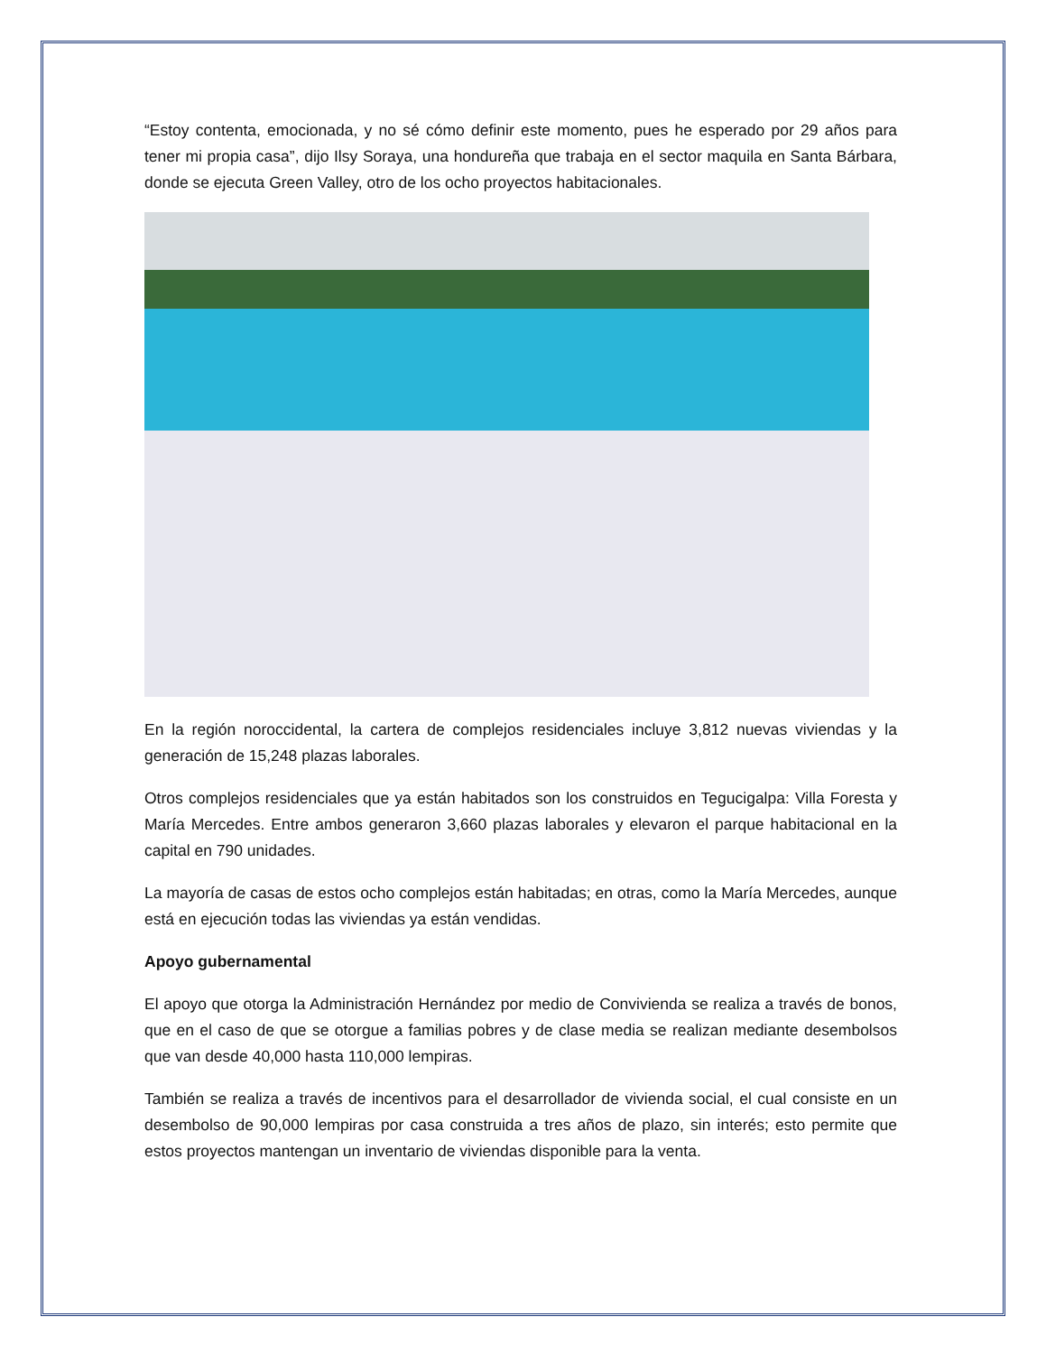“Estoy contenta, emocionada, y no sé cómo definir este momento, pues he esperado por 29 años para tener mi propia casa”, dijo Ilsy Soraya, una hondureña que trabaja en el sector maquila en Santa Bárbara, donde se ejecuta Green Valley, otro de los ocho proyectos habitacionales.
En la región noroccidental, la cartera de complejos residenciales incluye 3,812 nuevas viviendas y la generación de 15,248 plazas laborales.
Otros complejos residenciales que ya están habitados son los construidos en Tegucigalpa: Villa Foresta y María Mercedes. Entre ambos generaron 3,660 plazas laborales y elevaron el parque habitacional en la capital en 790 unidades.
La mayoría de casas de estos ocho complejos están habitadas; en otras, como la María Mercedes, aunque está en ejecución todas las viviendas ya están vendidas.
Apoyo gubernamental
El apoyo que otorga la Administración Hernández por medio de Convivienda se realiza a través de bonos, que en el caso de que se otorgue a familias pobres y de clase media se realizan mediante desembolsos que van desde 40,000 hasta 110,000 lempiras.
También se realiza a través de incentivos para el desarrollador de vivienda social, el cual consiste en un desembolso de 90,000 lempiras por casa construida a tres años de plazo, sin interés; esto permite que estos proyectos mantengan un inventario de viviendas disponible para la venta.